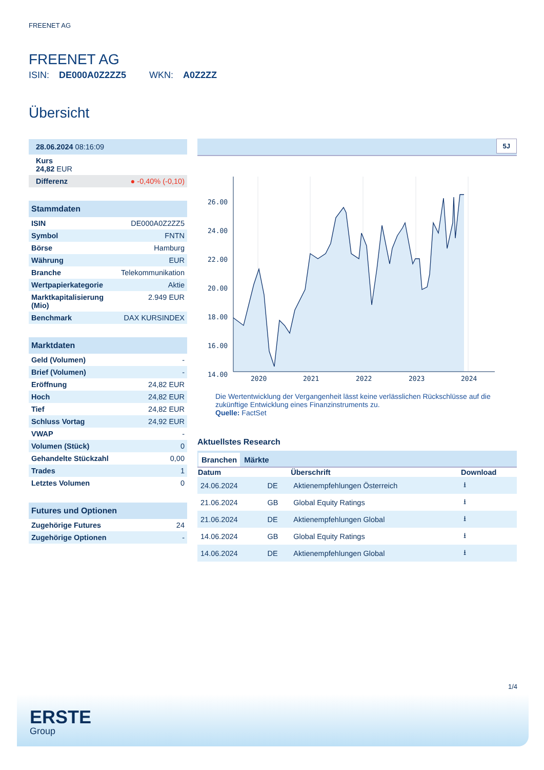FREENET AG
FREENET AG
ISIN: DE000A0Z2ZZ5 WKN: A0Z2ZZ
Übersicht
| 28.06.2024 08:16:09 |
| Kurs 24,82 EUR |
| Differenz | ● -0,40% (-0,10) |
Stammdaten
| ISIN | DE000A0Z2ZZ5 |
| Symbol | FNTN |
| Börse | Hamburg |
| Währung | EUR |
| Branche | Telekommunikation |
| Wertpapierkategorie | Aktie |
| Marktkapitalisierung (Mio) | 2.949 EUR |
| Benchmark | DAX KURSINDEX |
Marktdaten
| Geld (Volumen) | - |
| Brief (Volumen) | - |
| Eröffnung | 24,82 EUR |
| Hoch | 24,82 EUR |
| Tief | 24,82 EUR |
| Schluss Vortag | 24,92 EUR |
| VWAP | - |
| Volumen (Stück) | 0 |
| Gehandelte Stückzahl | 0,00 |
| Trades | 1 |
| Letztes Volumen | 0 |
Futures und Optionen
| Zugehörige Futures | 24 |
| Zugehörige Optionen | - |
5J
26.00
24.00
22.00
20.00
18.00
16.00
14.00
2020
2021
2022
2023
2024
Die Wertentwicklung der Vergangenheit lässt keine verlässlichen Rückschlüsse auf die zukünftige Entwicklung eines Finanzinstruments zu.
Quelle: FactSet
Aktuellstes Research
Branchen Märkte
| Datum | | Überschrift | Download |
| --- | --- | --- | --- |
| 24.06.2024 | DE | Aktienempfehlungen Österreich | ⭳ |
| 21.06.2024 | GB | Global Equity Ratings | ⭳ |
| 21.06.2024 | DE | Aktienempfehlungen Global | ⭳ |
| 14.06.2024 | GB | Global Equity Ratings | ⭳ |
| 14.06.2024 | DE | Aktienempfehlungen Global | ⭳ |
1/4
ERSTE
Group